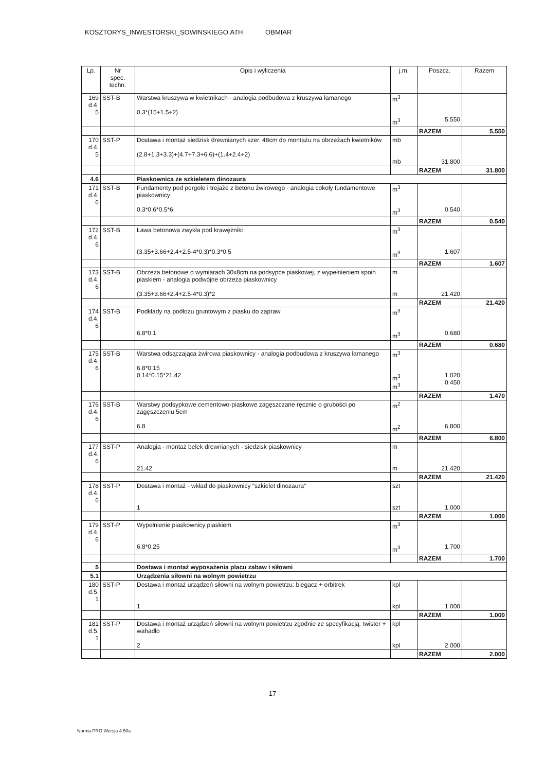KOSZTORYS_INWESTORSKI_SOWINSKIEGO.ATH OBMIAR
| Lp. | Nr spec. techn. | Opis i wyliczenia | j.m. | Poszcz. | Razem |
| --- | --- | --- | --- | --- | --- |
| 169 d.4. 5 | SST-B | Warstwa kruszywa w kwietnikach - analogia podbudowa z kruszywa łamanego 0.3*(15+1.5+2) | m<sup>3</sup> m<sup>3</sup> | 5.550 | |
| | | | | RAZEM | 5.550 |
| 170 d.4. 5 | SST-P | Dostawa i montaż siedzisk drewnianych szer. 48cm do montażu na obrzeżach kwietników (2.8+1.3+3.3)+(4.7+7.3+6.6)+(1.4+2.4+2) | mb mb | 31.800 | |
| | | | | RAZEM | 31.800 |
| 4.6 | | Piaskownica ze szkieletem dinozaura | | | |
| 171 d.4. 6 | SST-B | Fundamenty pod pergole i trejaże z betonu żwirowego - analogia cokoły fundamentowe piaskownicy 0.3*0.6*0.5*6 | m<sup>3</sup> m<sup>3</sup> | 0.540 | |
| | | | | RAZEM | 0.540 |
| 172 d.4. 6 | SST-B | Ława betonowa zwykła pod krawężniki (3.35+3.66+2.4+2.5-4*0.3)*0.3*0.5 | m<sup>3</sup> m<sup>3</sup> | 1.607 | |
| | | | | RAZEM | 1.607 |
| 173 d.4. 6 | SST-B | Obrzeża betonowe o wymiarach 30x8cm na podsypce piaskowej, z wypełnieniem spoin piaskiem - analogia podwójne obrzeża piaskownicy (3.35+3.66+2.4+2.5-4*0.3)*2 | m m | 21.420 | |
| | | | | RAZEM | 21.420 |
| 174 d.4. 6 | SST-B | Podkłady na podłożu gruntowym z piasku do zapraw 6.8*0.1 | m<sup>3</sup> m<sup>3</sup> | 0.680 | |
| | | | | RAZEM | 0.680 |
| 175 d.4. 6 | SST-B | Warstwa odsączająca żwirowa piaskownicy - analogia podbudowa z kruszywa łamanego 6.8*0.15 0.14*0.15*21.42 | m<sup>3</sup> m<sup>3</sup> m<sup>3</sup> | 1.020 0.450 | |
| | | | | RAZEM | 1.470 |
| 176 d.4. 6 | SST-B | Warstwy podsypkowe cementowo-piaskowe zagęszczane ręcznie o grubości po zagęszczeniu 5cm 6.8 | m<sup>2</sup> m<sup>2</sup> | 6.800 | |
| | | | | RAZEM | 6.800 |
| 177 d.4. 6 | SST-P | Analogia - montaż belek drewnianych - siedzisk piaskownicy 21.42 | m m | 21.420 | |
| | | | | RAZEM | 21.420 |
| 178 d.4. 6 | SST-P | Dostawa i montaż - wkład do piaskownicy "szkielet dinozaura" 1 | szt szt | 1.000 | |
| | | | | RAZEM | 1.000 |
| 179 d.4. 6 | SST-P | Wypełnienie piaskownicy piaskiem 6.8*0.25 | m<sup>3</sup> m<sup>3</sup> | 1.700 | |
| | | | | RAZEM | 1.700 |
| 5 | | Dostawa i montaż wyposażenia placu zabaw i siłowni | | | |
| 5.1 | | Urządzenia siłowni na wolnym powietrzu | | | |
| 180 d.5. 1 | SST-P | Dostawa i montaż urządzeń siłowni na wolnym powietrzu: biegacz + orbitrek 1 | kpl kpl | 1.000 | |
| | | | | RAZEM | 1.000 |
| 181 d.5. 1 | SST-P | Dostawa i montaż urządzeń siłowni na wolnym powietrzu zgodnie ze specyfikacją: twister + wahadło 2 | kpl kpl | 2.000 | |
| | | | | RAZEM | 2.000 |
- 17 -
Norma PRO Wersja 4.50a